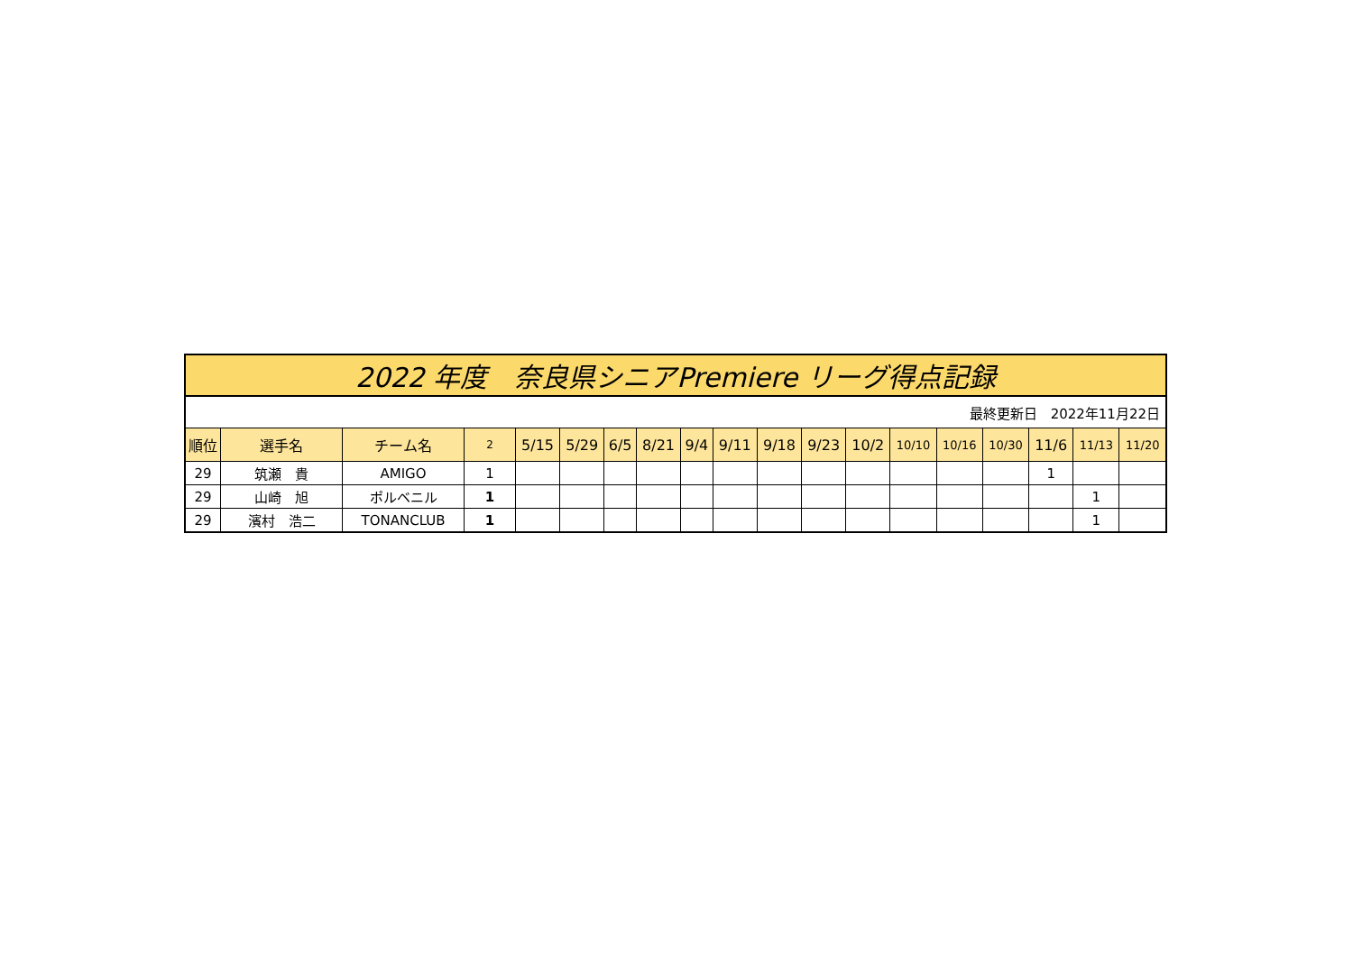| 2022 年度 奈良県シニアPremiere リーグ得点記録 | | | | | | | | | | | | | | | | | | |
| 最終更新日 2022年11月22日 | | | | | | | | | | | | | | | | | | |
| 順位 | 選手名 | チーム名 | 2 | 5/15 | 5/29 | 6/5 | 8/21 | 9/4 | 9/11 | 9/18 | 9/23 | 10/2 | 10/10 | 10/16 | 10/30 | 11/6 | 11/13 | 11/20 |
| 29 | 筑瀬 貴 | AMIGO | 1 | | | | | | | | | | | | | 1 | | |
| 29 | 山崎 旭 | ポルベニル | 1 | | | | | | | | | | | | | | 1 | |
| 29 | 濱村 浩二 | TONANCLUB | 1 | | | | | | | | | | | | | | 1 | |